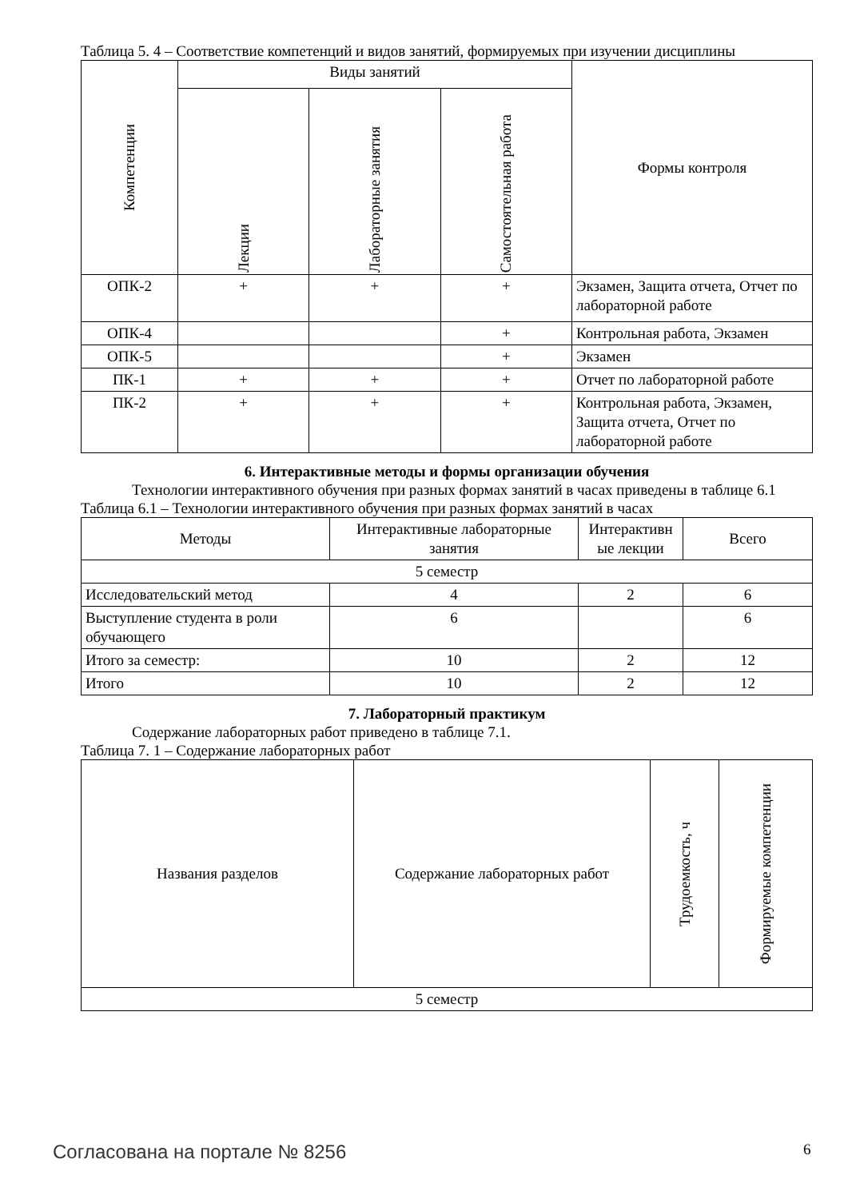Таблица 5. 4 – Соответствие компетенций и видов занятий, формируемых при изучении дисциплины
| Компетенции | Виды занятий | | | Формы контроля |
| --- | --- | --- | --- | --- |
| | Лекции | Лабораторные занятия | Самостоятельная работа | |
| ОПК-2 | + | + | + | Экзамен, Защита отчета, Отчет по лабораторной работе |
| ОПК-4 | | | + | Контрольная работа, Экзамен |
| ОПК-5 | | | + | Экзамен |
| ПК-1 | + | + | + | Отчет по лабораторной работе |
| ПК-2 | + | + | + | Контрольная работа, Экзамен, Защита отчета, Отчет по лабораторной работе |
6. Интерактивные методы и формы организации обучения
Технологии интерактивного обучения при разных формах занятий в часах приведены в таблице 6.1
Таблица 6.1 – Технологии интерактивного обучения при разных формах занятий в часах
| Методы | Интерактивные лабораторные занятия | Интерактивн ые лекции | Всего |
| --- | --- | --- | --- |
| 5 семестр | | | |
| Исследовательский метод | 4 | 2 | 6 |
| Выступление студента в роли обучающего | 6 | | 6 |
| Итого за семестр: | 10 | 2 | 12 |
| Итого | 10 | 2 | 12 |
7. Лабораторный практикум
Содержание лабораторных работ приведено в таблице 7.1.
Таблица 7. 1 – Содержание лабораторных работ
| Названия разделов | Содержание лабораторных работ | Трудоемкость, ч | Формируемые компетенции |
| --- | --- | --- | --- |
| 5 семестр | | | |
Согласована на портале № 8256 6